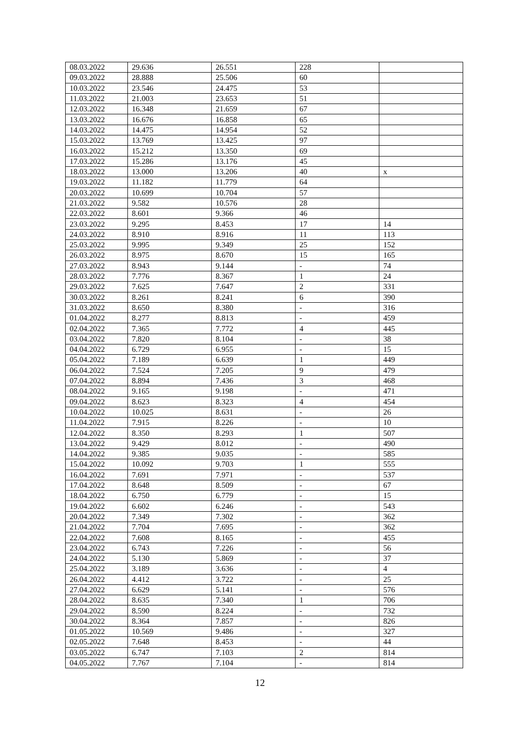| 08.03.2022 | 29.636 | 26.551 | 228 | |
| 09.03.2022 | 28.888 | 25.506 | 60 | |
| 10.03.2022 | 23.546 | 24.475 | 53 | |
| 11.03.2022 | 21.003 | 23.653 | 51 | |
| 12.03.2022 | 16.348 | 21.659 | 67 | |
| 13.03.2022 | 16.676 | 16.858 | 65 | |
| 14.03.2022 | 14.475 | 14.954 | 52 | |
| 15.03.2022 | 13.769 | 13.425 | 97 | |
| 16.03.2022 | 15.212 | 13.350 | 69 | |
| 17.03.2022 | 15.286 | 13.176 | 45 | |
| 18.03.2022 | 13.000 | 13.206 | 40 | x |
| 19.03.2022 | 11.182 | 11.779 | 64 | |
| 20.03.2022 | 10.699 | 10.704 | 57 | |
| 21.03.2022 | 9.582 | 10.576 | 28 | |
| 22.03.2022 | 8.601 | 9.366 | 46 | |
| 23.03.2022 | 9.295 | 8.453 | 17 | 14 |
| 24.03.2022 | 8.910 | 8.916 | 11 | 113 |
| 25.03.2022 | 9.995 | 9.349 | 25 | 152 |
| 26.03.2022 | 8.975 | 8.670 | 15 | 165 |
| 27.03.2022 | 8.943 | 9.144 | - | 74 |
| 28.03.2022 | 7.776 | 8.367 | 1 | 24 |
| 29.03.2022 | 7.625 | 7.647 | 2 | 331 |
| 30.03.2022 | 8.261 | 8.241 | 6 | 390 |
| 31.03.2022 | 8.650 | 8.380 | - | 316 |
| 01.04.2022 | 8.277 | 8.813 | - | 459 |
| 02.04.2022 | 7.365 | 7.772 | 4 | 445 |
| 03.04.2022 | 7.820 | 8.104 | - | 38 |
| 04.04.2022 | 6.729 | 6.955 | - | 15 |
| 05.04.2022 | 7.189 | 6.639 | 1 | 449 |
| 06.04.2022 | 7.524 | 7.205 | 9 | 479 |
| 07.04.2022 | 8.894 | 7.436 | 3 | 468 |
| 08.04.2022 | 9.165 | 9.198 | - | 471 |
| 09.04.2022 | 8.623 | 8.323 | 4 | 454 |
| 10.04.2022 | 10.025 | 8.631 | - | 26 |
| 11.04.2022 | 7.915 | 8.226 | - | 10 |
| 12.04.2022 | 8.350 | 8.293 | 1 | 507 |
| 13.04.2022 | 9.429 | 8.012 | - | 490 |
| 14.04.2022 | 9.385 | 9.035 | - | 585 |
| 15.04.2022 | 10.092 | 9.703 | 1 | 555 |
| 16.04.2022 | 7.691 | 7.971 | - | 537 |
| 17.04.2022 | 8.648 | 8.509 | - | 67 |
| 18.04.2022 | 6.750 | 6.779 | - | 15 |
| 19.04.2022 | 6.602 | 6.246 | - | 543 |
| 20.04.2022 | 7.349 | 7.302 | - | 362 |
| 21.04.2022 | 7.704 | 7.695 | - | 362 |
| 22.04.2022 | 7.608 | 8.165 | - | 455 |
| 23.04.2022 | 6.743 | 7.226 | - | 56 |
| 24.04.2022 | 5.130 | 5.869 | - | 37 |
| 25.04.2022 | 3.189 | 3.636 | - | 4 |
| 26.04.2022 | 4.412 | 3.722 | - | 25 |
| 27.04.2022 | 6.629 | 5.141 | - | 576 |
| 28.04.2022 | 8.635 | 7.340 | 1 | 706 |
| 29.04.2022 | 8.590 | 8.224 | - | 732 |
| 30.04.2022 | 8.364 | 7.857 | - | 826 |
| 01.05.2022 | 10.569 | 9.486 | - | 327 |
| 02.05.2022 | 7.648 | 8.453 | - | 44 |
| 03.05.2022 | 6.747 | 7.103 | 2 | 814 |
| 04.05.2022 | 7.767 | 7.104 | - | 814 |
12